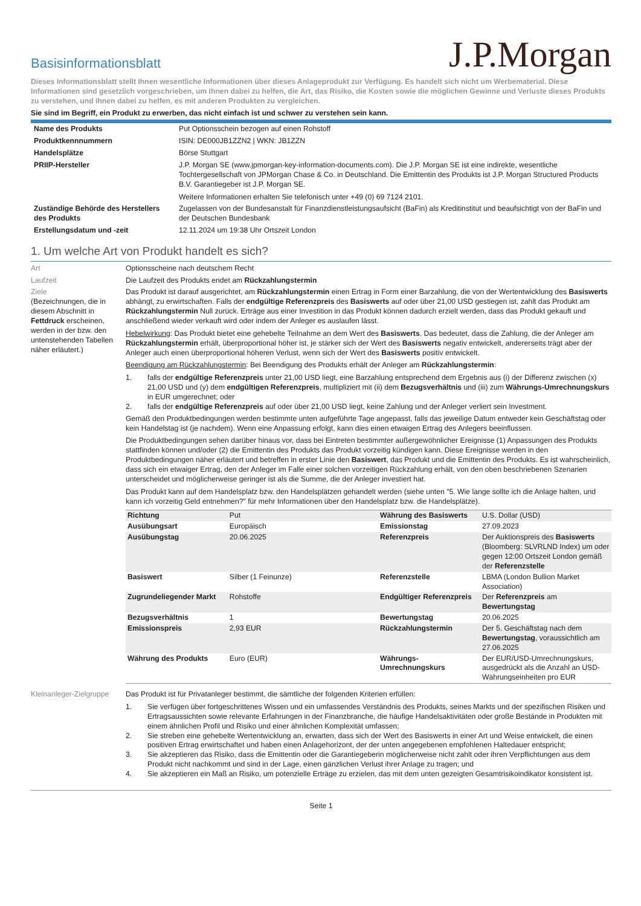Basisinformationsblatt
J.P.Morgan
Dieses Informationsblatt stellt Ihnen wesentliche Informationen über dieses Anlageprodukt zur Verfügung. Es handelt sich nicht um Werbematerial. Diese Informationen sind gesetzlich vorgeschrieben, um Ihnen dabei zu helfen, die Art, das Risiko, die Kosten sowie die möglichen Gewinne und Verluste dieses Produkts zu verstehen, und Ihnen dabei zu helfen, es mit anderen Produkten zu vergleichen.
Sie sind im Begriff, ein Produkt zu erwerben, das nicht einfach ist und schwer zu verstehen sein kann.
| Name des Produkts | Put Optionsschein bezogen auf einen Rohstoff |
| Produktkennnummern | ISIN: DE000JB1ZZN2 / WKN: JB1ZZN |
| Handelsplätze | Börse Stuttgart |
| PRIIP-Hersteller | J.P. Morgan SE (www.jpmorgan-key-information-documents.com). Die J.P. Morgan SE ist eine indirekte, wesentliche Tochtergesellschaft von JPMorgan Chase & Co. in Deutschland. Die Emittentin des Produkts ist J.P. Morgan Structured Products B.V. Garantiegeber ist J.P. Morgan SE. Weitere Informationen erhalten Sie telefonisch unter +49 (0) 69 7124 2101. |
| Zuständige Behörde des Herstellers des Produkts | Zugelassen von der Bundesanstalt für Finanzdienstleistungsaufsicht (BaFin) als Kreditinstitut und beaufsichtigt von der BaFin und der Deutschen Bundesbank |
| Erstellungsdatum und -zeit | 12.11.2024 um 19:38 Uhr Ortszeit London |
1. Um welche Art von Produkt handelt es sich?
Art Optionsscheine nach deutschem Recht
Laufzeit Die Laufzeit des Produkts endet am Rückzahlungstermin
Ziele
(Bezeichnungen, die in diesem Abschnitt in Fettdruck erscheinen, werden in der bzw. den untenstehenden Tabellen näher erläutert.)
Das Produkt ist darauf ausgerichtet, am Rückzahlungstermin einen Ertrag in Form einer Barzahlung, die von der Wertentwicklung des Basiswerts abhängt, zu erwirtschaften. Falls der endgültige Referenzpreis des Basiswerts auf oder über 21,00 USD gestiegen ist, zahlt das Produkt am Rückzahlungstermin Null zurück. Erträge aus einer Investition in das Produkt können dadurch erzielt werden, dass das Produkt gekauft und anschließend wieder verkauft wird oder indem der Anleger es auslaufen lässt.
Hebelwirkung: Das Produkt bietet eine gehebelte Teilnahme an dem Wert des Basiswerts. Das bedeutet, dass die Zahlung, die der Anleger am Rückzahlungstermin erhält, überproportional höher ist, je stärker sich der Wert des Basiswerts negativ entwickelt, andererseits trägt aber der Anleger auch einen überproportional höheren Verlust, wenn sich der Wert des Basiswerts positiv entwickelt.
Beendigung am Rückzahlungstermin: Bei Beendigung des Produkts erhält der Anleger am Rückzahlungstermin:
1. falls der endgültige Referenzpreis unter 21,00 USD liegt, eine Barzahlung entsprechend dem Ergebnis aus (i) der Differenz zwischen (x) 21,00 USD und (y) dem endgültigen Referenzpreis, multipliziert mit (ii) dem Bezugsverhältnis und (iii) zum Währungs-Umrechnungskurs in EUR umgerechnet; oder
2. falls der endgültige Referenzpreis auf oder über 21,00 USD liegt, keine Zahlung und der Anleger verliert sein Investment.
Gemäß den Produktbedingungen werden bestimmte unten aufgeführte Tage angepasst, falls das jeweilige Datum entweder kein Geschäftstag oder kein Handelstag ist (je nachdem). Wenn eine Anpassung erfolgt, kann dies einen etwaigen Ertrag des Anlegers beeinflussen.
Die Produktbedingungen sehen darüber hinaus vor, dass bei Eintreten bestimmter außergewöhnlicher Ereignisse (1) Anpassungen des Produkts stattfinden können und/oder (2) die Emittentin des Produkts das Produkt vorzeitig kündigen kann. Diese Ereignisse werden in den Produktbedingungen näher erläutert und betreffen in erster Linie den Basiswert, das Produkt und die Emittentin des Produkts. Es ist wahrscheinlich, dass sich ein etwaiger Ertrag, den der Anleger im Falle einer solchen vorzeitigen Rückzahlung erhält, von den oben beschriebenen Szenarien unterscheidet und möglicherweise geringer ist als die Summe, die der Anleger investiert hat.
Das Produkt kann auf dem Handelsplatz bzw. den Handelsplätzen gehandelt werden (siehe unten "5. Wie lange sollte ich die Anlage halten, und kann ich vorzeitig Geld entnehmen?" für mehr Informationen über den Handelsplatz bzw. die Handelsplätze).
| Richtung | Put | Währung des Basiswerts | U.S. Dollar (USD) |
| Ausübungsart | Europäisch | Emissionstag | 27.09.2023 |
| Ausübungstag | 20.06.2025 | Referenzpreis | Der Auktionspreis des Basiswerts (Bloomberg: SLVRLND Index) um oder gegen 12:00 Ortszeit London gemäß der Referenzstelle |
| Basiswert | Silber (1 Feinunze) | Referenzstelle | LBMA (London Bullion Market Association) |
| Zugrundeliegender Markt | Rohstoffe | Endgültiger Referenzpreis | Der Referenzpreis am Bewertungstag |
| Bezugsverhältnis | 1 | Bewertungstag | 20.06.2025 |
| Emissionspreis | 2,93 EUR | Rückzahlungstermin | Der 5. Geschäftstag nach dem Bewertungstag , voraussichtlich am 27.06.2025 |
| Währung des Produkts | Euro (EUR) | Währungs-Umrechnungskurs | Der EUR/USD-Umrechnungskurs, ausgedrückt als die Anzahl an USD-Währungseinheiten pro EUR |
Kleinanleger-Zielgruppe
Das Produkt ist für Privatanleger bestimmt, die sämtliche der folgenden Kriterien erfüllen:
1. Sie verfügen über fortgeschrittenes Wissen und ein umfassendes Verständnis des Produkts, seines Markts und der spezifischen Risiken und Ertragsaussichten sowie relevante Erfahrungen in der Finanzbranche, die häufige Handelsaktivitäten oder große Bestände in Produkten mit einem ähnlichen Profil und Risiko und einer ähnlichen Komplexität umfassen;
2. Sie streben eine gehebelte Wertentwicklung an, erwarten, dass sich der Wert des Basiswerts in einer Art und Weise entwickelt, die einen positiven Ertrag erwirtschaftet und haben einen Anlagehorizont, der der unten angegebenen empfohlenen Haltedauer entspricht;
3. Sie akzeptieren das Risiko, dass die Emittentin oder die Garantiegeberin möglicherweise nicht zahlt oder ihren Verpflichtungen aus dem Produkt nicht nachkommt und sind in der Lage, einen gänzlichen Verlust ihrer Anlage zu tragen; und
4. Sie akzeptieren ein Maß an Risiko, um potenzielle Erträge zu erzielen, das mit dem unten gezeigten Gesamtrisikoindikator konsistent ist.
Seite 1